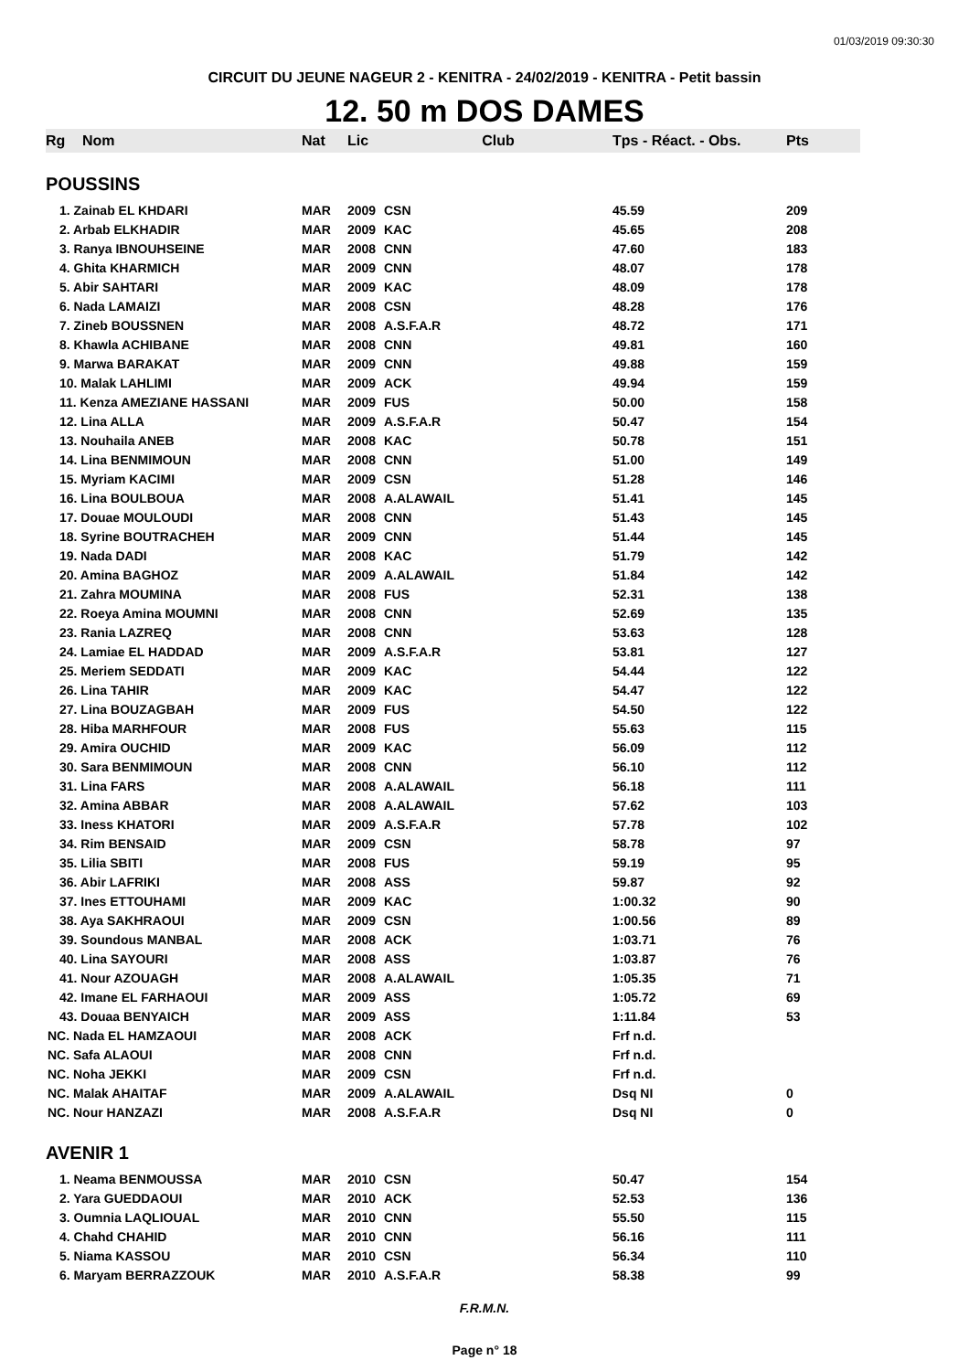01/03/2019 09:30:30
CIRCUIT DU JEUNE NAGEUR 2 - KENITRA - 24/02/2019 - KENITRA - Petit bassin
12. 50 m DOS DAMES
| Rg | Nom | Nat | Lic | Club | Tps - Réact. - Obs. | Pts |
| --- | --- | --- | --- | --- | --- | --- |
| POUSSINS | | | | | | |
| 1. Zainab EL KHDARI | | MAR | 2009 | CSN | 45.59 | 209 |
| 2. Arbab ELKHADIR | | MAR | 2009 | KAC | 45.65 | 208 |
| 3. Ranya IBNOUHSEINE | | MAR | 2008 | CNN | 47.60 | 183 |
| 4. Ghita KHARMICH | | MAR | 2009 | CNN | 48.07 | 178 |
| 5. Abir SAHTARI | | MAR | 2009 | KAC | 48.09 | 178 |
| 6. Nada LAMAIZI | | MAR | 2008 | CSN | 48.28 | 176 |
| 7. Zineb BOUSSNEN | | MAR | 2008 | A.S.F.A.R | 48.72 | 171 |
| 8. Khawla ACHIBANE | | MAR | 2008 | CNN | 49.81 | 160 |
| 9. Marwa BARAKAT | | MAR | 2009 | CNN | 49.88 | 159 |
| 10. Malak LAHLIMI | | MAR | 2009 | ACK | 49.94 | 159 |
| 11. Kenza AMEZIANE HASSANI | | MAR | 2009 | FUS | 50.00 | 158 |
| 12. Lina ALLA | | MAR | 2009 | A.S.F.A.R | 50.47 | 154 |
| 13. Nouhaila ANEB | | MAR | 2008 | KAC | 50.78 | 151 |
| 14. Lina BENMIMOUN | | MAR | 2008 | CNN | 51.00 | 149 |
| 15. Myriam KACIMI | | MAR | 2009 | CSN | 51.28 | 146 |
| 16. Lina BOULBOUA | | MAR | 2008 | A.ALAWAIL | 51.41 | 145 |
| 17. Douae MOULOUDI | | MAR | 2008 | CNN | 51.43 | 145 |
| 18. Syrine BOUTRACHEH | | MAR | 2009 | CNN | 51.44 | 145 |
| 19. Nada DADI | | MAR | 2008 | KAC | 51.79 | 142 |
| 20. Amina BAGHOZ | | MAR | 2009 | A.ALAWAIL | 51.84 | 142 |
| 21. Zahra MOUMINA | | MAR | 2008 | FUS | 52.31 | 138 |
| 22. Roeya Amina MOUMNI | | MAR | 2008 | CNN | 52.69 | 135 |
| 23. Rania LAZREQ | | MAR | 2008 | CNN | 53.63 | 128 |
| 24. Lamiae EL HADDAD | | MAR | 2009 | A.S.F.A.R | 53.81 | 127 |
| 25. Meriem SEDDATI | | MAR | 2009 | KAC | 54.44 | 122 |
| 26. Lina TAHIR | | MAR | 2009 | KAC | 54.47 | 122 |
| 27. Lina BOUZAGBAH | | MAR | 2009 | FUS | 54.50 | 122 |
| 28. Hiba MARHFOUR | | MAR | 2008 | FUS | 55.63 | 115 |
| 29. Amira OUCHID | | MAR | 2009 | KAC | 56.09 | 112 |
| 30. Sara BENMIMOUN | | MAR | 2008 | CNN | 56.10 | 112 |
| 31. Lina FARS | | MAR | 2008 | A.ALAWAIL | 56.18 | 111 |
| 32. Amina ABBAR | | MAR | 2008 | A.ALAWAIL | 57.62 | 103 |
| 33. Iness KHATORI | | MAR | 2009 | A.S.F.A.R | 57.78 | 102 |
| 34. Rim BENSAID | | MAR | 2009 | CSN | 58.78 | 97 |
| 35. Lilia SBITI | | MAR | 2008 | FUS | 59.19 | 95 |
| 36. Abir LAFRIKI | | MAR | 2008 | ASS | 59.87 | 92 |
| 37. Ines ETTOUHAMI | | MAR | 2009 | KAC | 1:00.32 | 90 |
| 38. Aya SAKHRAOUI | | MAR | 2009 | CSN | 1:00.56 | 89 |
| 39. Soundous MANBAL | | MAR | 2008 | ACK | 1:03.71 | 76 |
| 40. Lina SAYOURI | | MAR | 2008 | ASS | 1:03.87 | 76 |
| 41. Nour AZOUAGH | | MAR | 2008 | A.ALAWAIL | 1:05.35 | 71 |
| 42. Imane EL FARHAOUI | | MAR | 2009 | ASS | 1:05.72 | 69 |
| 43. Douaa BENYAICH | | MAR | 2009 | ASS | 1:11.84 | 53 |
| NC. Nada EL HAMZAOUI | | MAR | 2008 | ACK | Frf n.d. | |
| NC. Safa ALAOUI | | MAR | 2008 | CNN | Frf n.d. | |
| NC. Noha JEKKI | | MAR | 2009 | CSN | Frf n.d. | |
| NC. Malak AHAITAF | | MAR | 2009 | A.ALAWAIL | Dsq NI | 0 |
| NC. Nour HANZAZI | | MAR | 2008 | A.S.F.A.R | Dsq NI | 0 |
| AVENIR 1 | | | | | | |
| 1. Neama BENMOUSSA | | MAR | 2010 | CSN | 50.47 | 154 |
| 2. Yara GUEDDAOUI | | MAR | 2010 | ACK | 52.53 | 136 |
| 3. Oumnia LAQLIOUAL | | MAR | 2010 | CNN | 55.50 | 115 |
| 4. Chahd CHAHID | | MAR | 2010 | CNN | 56.16 | 111 |
| 5. Niama KASSOU | | MAR | 2010 | CSN | 56.34 | 110 |
| 6. Maryam BERRAZZOUK | | MAR | 2010 | A.S.F.A.R | 58.38 | 99 |
F.R.M.N.
Page n° 18